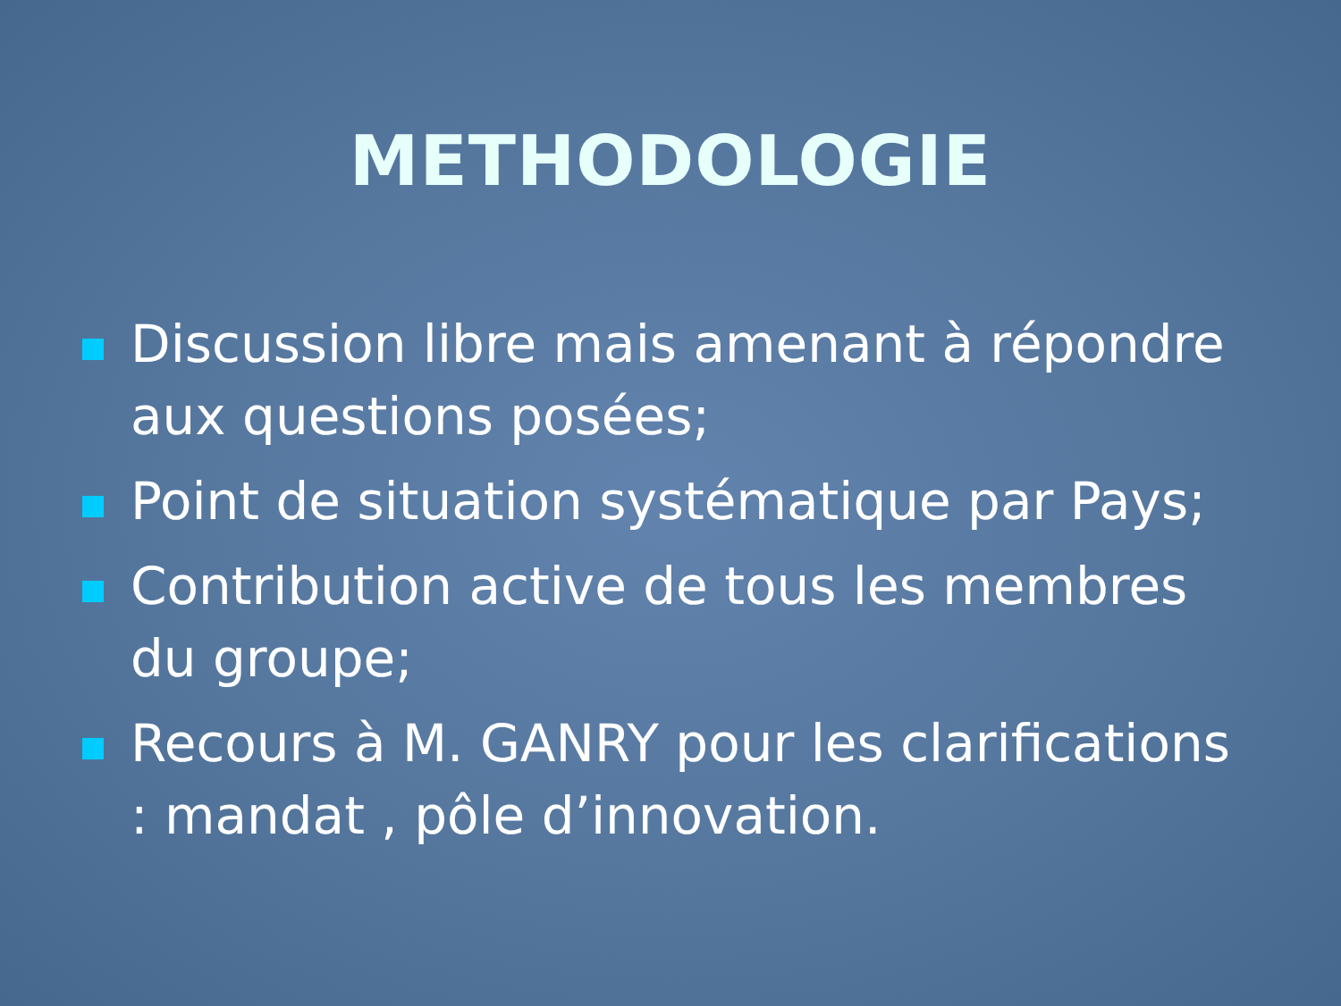METHODOLOGIE
Discussion libre mais amenant à répondre aux questions posées;
Point de situation systématique par Pays;
Contribution active de tous les membres du groupe;
Recours à M. GANRY pour les clarifications : mandat , pôle d’innovation.